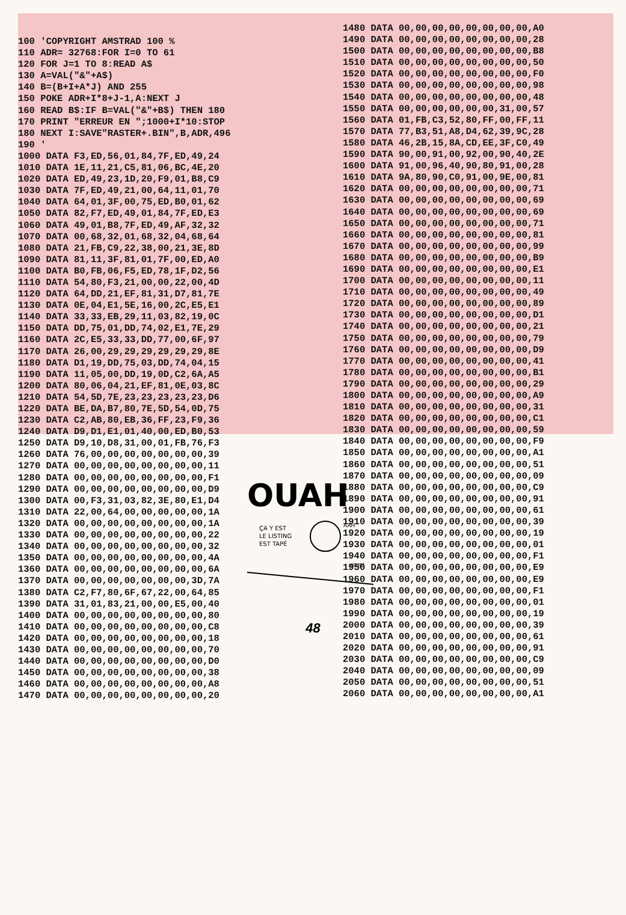100 'COPYRIGHT AMSTRAD 100 % 110 ADR= 32768:FOR I=0 TO 61 120 FOR J=1 TO 8:READ A$ 130 A=VAL("&"+A$) 140 B=(B+I+A*J) AND 255 150 POKE ADR+I*8+J-1,A:NEXT J 160 READ B$:IF B=VAL("&"+B$) THEN 180 170 PRINT "ERREUR EN ";1000+I*10:STOP 180 NEXT I:SAVE"RASTER+.BIN",B,ADR,496 190 ' 1000 DATA F3,ED,56,01,84,7F,ED,49,24 1010 DATA 1E,11,21,C5,81,06,BC,4E,20 1020 DATA ED,49,23,1D,20,F9,01,B8,C9 1030 DATA 7F,ED,49,21,00,64,11,01,70 1040 DATA 64,01,3F,00,75,ED,B0,01,62 1050 DATA 82,F7,ED,49,01,84,7F,ED,E3 1060 DATA 49,01,B8,7F,ED,49,AF,32,32 1070 DATA 00,68,32,01,68,32,04,68,64 1080 DATA 21,FB,C9,22,38,00,21,3E,8D 1090 DATA 81,11,3F,81,01,7F,00,ED,A0 1100 DATA B0,FB,06,F5,ED,78,1F,D2,56 1110 DATA 54,80,F3,21,00,00,22,00,4D 1120 DATA 64,DD,21,EF,81,31,D7,81,7E 1130 DATA 0E,04,E1,5E,16,00,2C,E5,E1 1140 DATA 33,33,EB,29,11,03,82,19,0C 1150 DATA DD,75,01,DD,74,02,E1,7E,29 1160 DATA 2C,E5,33,33,DD,77,00,6F,97 1170 DATA 26,00,29,29,29,29,29,29,8E 1180 DATA D1,19,DD,75,03,DD,74,04,15 1190 DATA 11,05,00,DD,19,0D,C2,6A,A5 1200 DATA 80,06,04,21,EF,81,0E,03,8C 1210 DATA 54,5D,7E,23,23,23,23,23,D6 1220 DATA BE,DA,B7,80,7E,5D,54,0D,75 1230 DATA C2,AB,80,EB,36,FF,23,F9,36 1240 DATA D9,D1,E1,01,40,00,ED,B0,53 1250 DATA D9,10,D8,31,00,01,FB,76,F3 1260 DATA 76,00,00,00,00,00,00,00,39 1270 DATA 00,00,00,00,00,00,00,00,11 1280 DATA 00,00,00,00,00,00,00,00,F1 1290 DATA 00,00,00,00,00,00,00,00,D9 1300 DATA 00,F3,31,03,82,3E,80,E1,D4 1310 DATA 22,00,64,00,00,00,00,00,1A 1320 DATA 00,00,00,00,00,00,00,00,1A 1330 DATA 00,00,00,00,00,00,00,00,22 1340 DATA 00,00,00,00,00,00,00,00,32 1350 DATA 00,00,00,00,00,00,00,00,4A 1360 DATA 00,00,00,00,00,00,00,00,6A 1370 DATA 00,00,00,00,00,00,00,3D,7A 1380 DATA C2,F7,80,6F,67,22,00,64,85 1390 DATA 31,01,83,21,00,00,E5,00,40 1400 DATA 00,00,00,00,00,00,00,00,80 1410 DATA 00,00,00,00,00,00,00,00,C8 1420 DATA 00,00,00,00,00,00,00,00,18 1430 DATA 00,00,00,00,00,00,00,00,70 1440 DATA 00,00,00,00,00,00,00,00,D0 1450 DATA 00,00,00,00,00,00,00,00,38 1460 DATA 00,00,00,00,00,00,00,00,A8 1470 DATA 00,00,00,00,00,00,00,00,20
1480 DATA 00,00,00,00,00,00,00,00,A0 1490 DATA 00,00,00,00,00,00,00,00,28 1500 DATA 00,00,00,00,00,00,00,00,B8 1510 DATA 00,00,00,00,00,00,00,00,50 1520 DATA 00,00,00,00,00,00,00,00,F0 1530 DATA 00,00,00,00,00,00,00,00,98 1540 DATA 00,00,00,00,00,00,00,00,48 1550 DATA 00,00,00,00,00,00,31,00,57 1560 DATA 01,FB,C3,52,80,FF,00,FF,11 1570 DATA 77,B3,51,A8,D4,62,39,9C,28 1580 DATA 46,2B,15,8A,CD,EE,3F,C0,49 1590 DATA 90,00,91,00,92,00,90,40,2E 1600 DATA 91,00,96,40,90,80,91,00,28 1610 DATA 9A,80,90,C0,91,00,9E,00,81 1620 DATA 00,00,00,00,00,00,00,00,71 1630 DATA 00,00,00,00,00,00,00,00,69 1640 DATA 00,00,00,00,00,00,00,00,69 1650 DATA 00,00,00,00,00,00,00,00,71 1660 DATA 00,00,00,00,00,00,00,00,81 1670 DATA 00,00,00,00,00,00,00,00,99 1680 DATA 00,00,00,00,00,00,00,00,B9 1690 DATA 00,00,00,00,00,00,00,00,E1 1700 DATA 00,00,00,00,00,00,00,00,11 1710 DATA 00,00,00,00,00,00,00,00,49 1720 DATA 00,00,00,00,00,00,00,00,89 1730 DATA 00,00,00,00,00,00,00,00,D1 1740 DATA 00,00,00,00,00,00,00,00,21 1750 DATA 00,00,00,00,00,00,00,00,79 1760 DATA 00,00,00,00,00,00,00,00,D9 1770 DATA 00,00,00,00,00,00,00,00,41 1780 DATA 00,00,00,00,00,00,00,00,B1 1790 DATA 00,00,00,00,00,00,00,00,29 1800 DATA 00,00,00,00,00,00,00,00,A9 1810 DATA 00,00,00,00,00,00,00,00,31 1820 DATA 00,00,00,00,00,00,00,00,C1 1830 DATA 00,00,00,00,00,00,00,00,59 1840 DATA 00,00,00,00,00,00,00,00,F9 1850 DATA 00,00,00,00,00,00,00,00,A1 1860 DATA 00,00,00,00,00,00,00,00,51 1870 DATA 00,00,00,00,00,00,00,00,09 1880 DATA 00,00,00,00,00,00,00,00,C9 1890 DATA 00,00,00,00,00,00,00,00,91 1900 DATA 00,00,00,00,00,00,00,00,61 1910 DATA 00,00,00,00,00,00,00,00,39 1920 DATA 00,00,00,00,00,00,00,00,19 1930 DATA 00,00,00,00,00,00,00,00,01 1940 DATA 00,00,00,00,00,00,00,00,F1 1950 DATA 00,00,00,00,00,00,00,00,E9 1960 DATA 00,00,00,00,00,00,00,00,E9 1970 DATA 00,00,00,00,00,00,00,00,F1 1980 DATA 00,00,00,00,00,00,00,00,01 1990 DATA 00,00,00,00,00,00,00,00,19 2000 DATA 00,00,00,00,00,00,00,00,39 2010 DATA 00,00,00,00,00,00,00,00,61 2020 DATA 00,00,00,00,00,00,00,00,91 2030 DATA 00,00,00,00,00,00,00,00,C9 2040 DATA 00,00,00,00,00,00,00,00,09 2050 DATA 00,00,00,00,00,00,00,00,51 2060 DATA 00,00,00,00,00,00,00,00,A1
OUAH
ÇA Y EST
LE LISTING
EST TAPÉ
AAH
youpi
48